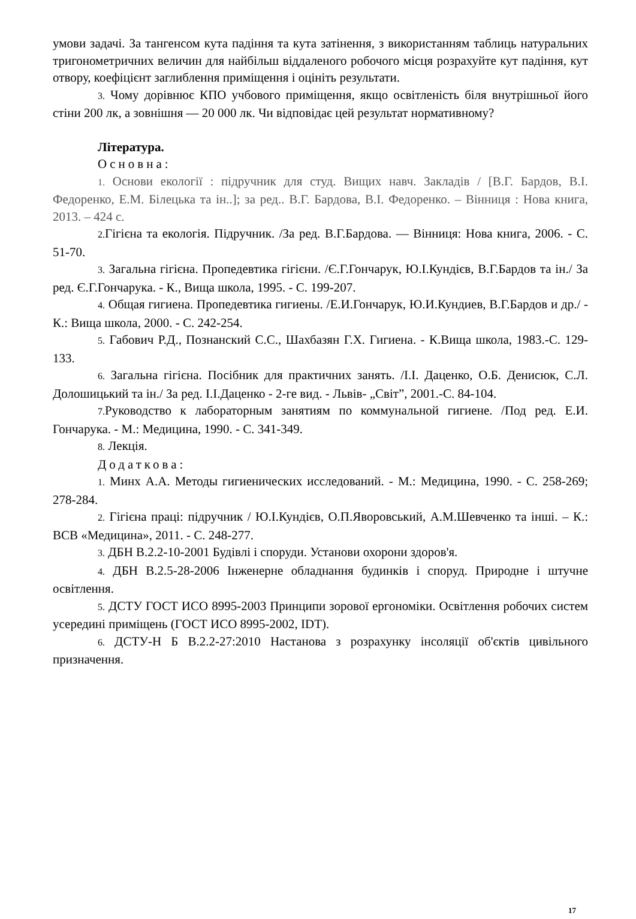умови задачі. За тангенсом кута падіння та кута затінення, з використанням таблиць натуральних тригонометричних величин для найбільш віддаленого робочого місця розрахуйте кут падіння, кут отвору, коефіцієнт заглиблення приміщення і оцініть результати.
3. Чому дорівнює КПО учбового приміщення, якщо освітленість біля внутрішньої його стіни 200 лк, а зовнішня — 20 000 лк. Чи відповідає цей результат нормативному?
Література.
Основна:
1. Основи екології : підручник для студ. Вищих навч. Закладів / [В.Г. Бардов, В.І. Федоренко, Е.М. Білецька та ін..]; за ред.. В.Г. Бардова, В.І. Федоренко. – Вінниця : Нова книга, 2013. – 424 с.
2. Гігієна та екологія. Підручник. /За ред. В.Г.Бардова. — Вінниця: Нова книга, 2006. - С. 51-70.
3. Загальна гігієна. Пропедевтика гігієни. /Є.Г.Гончарук, Ю.І.Кундієв, В.Г.Бардов та ін./ За ред. Є.Г.Гончарука. - К., Вища школа, 1995. - С. 199-207.
4. Общая гигиена. Пропедевтика гигиены. /Е.И.Гончарук, Ю.И.Кундиев, В.Г.Бардов и др./ - К.: Вища школа, 2000. - С. 242-254.
5. Габович Р.Д., Познанский С.С., Шахбазян Г.Х. Гигиена. - К.Вища школа, 1983.-С. 129-133.
6. Загальна гігієна. Посібник для практичних занять. /І.І. Даценко, О.Б. Денисюк, С.Л. Долошицький та ін./ За ред. І.І.Даценко - 2-ге вид. - Львів- „Світ”, 2001.-С. 84-104.
7. Руководство к лабораторным занятиям по коммунальной гигиене. /Под ред. Е.И. Гончарука. - М.: Медицина, 1990. - С. 341-349.
8. Лекція.
Додаткова:
1. Минх А.А. Методы гигиенических исследований. - М.: Медицина, 1990. - С. 258-269; 278-284.
2. Гігієна праці: підручник / Ю.І.Кундієв, О.П.Яворовський, А.М.Шевченко та інші. – К.: ВСВ «Медицина», 2011. - С. 248-277.
3. ДБН В.2.2-10-2001 Будівлі і споруди. Установи охорони здоров'я.
4. ДБН В.2.5-28-2006 Інженерне обладнання будинків і споруд. Природне і штучне освітлення.
5. ДСТУ ГОСТ ИСО 8995-2003 Принципи зорової ергономіки. Освітлення робочих систем усередині приміщень (ГОСТ ИСО 8995-2002, IDT).
6. ДСТУ-Н Б В.2.2-27:2010 Настанова з розрахунку інсоляції об'єктів цивільного призначення.
17